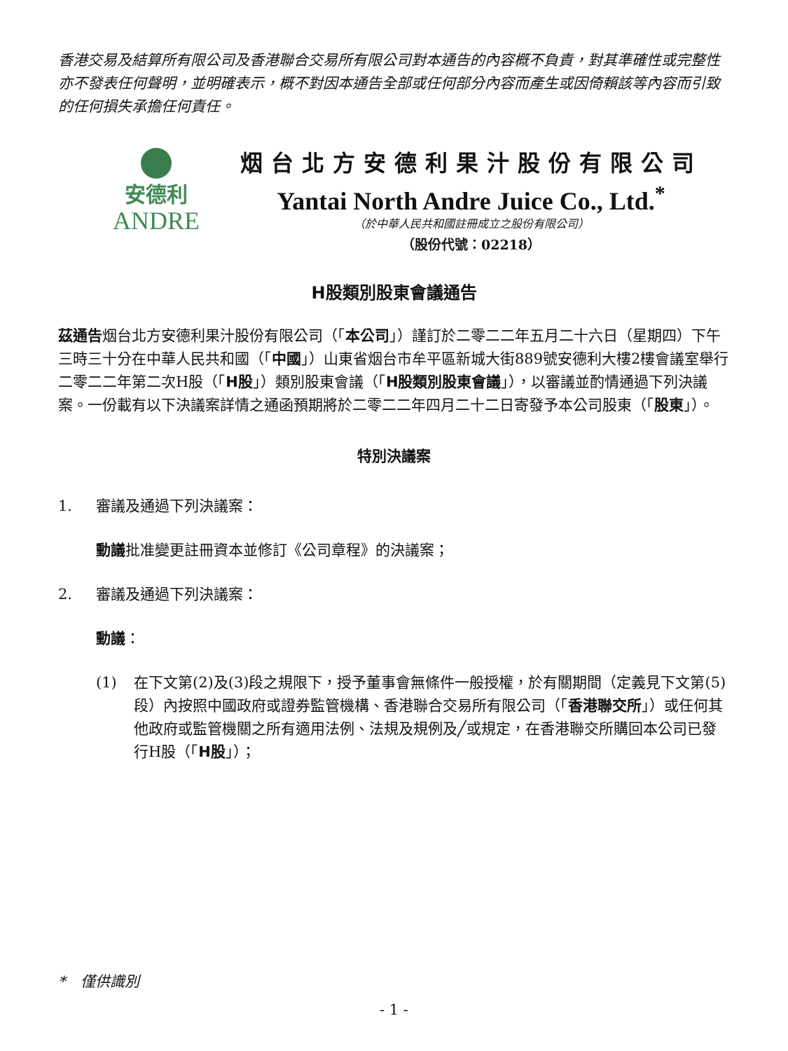香港交易及結算所有限公司及香港聯合交易所有限公司對本通告的內容概不負責，對其準確性或完整性亦不發表任何聲明，並明確表示，概不對因本通告全部或任何部分內容而產生或因倚賴該等內容而引致的任何損失承擔任何責任。
安德利
ANDRE
烟台北方安德利果汁股份有限公司
Yantai North Andre Juice Co., Ltd.<sup>*</sup>
（於中華人民共和國註冊成立之股份有限公司）
（股份代號：02218）
H股類別股東會議通告
茲通告烟台北方安德利果汁股份有限公司（「本公司」）謹訂於二零二二年五月二十六日（星期四）下午三時三十分在中華人民共和國（「中國」）山東省烟台市牟平區新城大街889號安德利大樓2樓會議室舉行二零二二年第二次H股（「H股」）類別股東會議（「H股類別股東會議」），以審議並酌情通過下列決議案。一份載有以下決議案詳情之通函預期將於二零二二年四月二十二日寄發予本公司股東（「股東」）。
特別決議案
1. 審議及通過下列決議案：
動議批准變更註冊資本並修訂《公司章程》的決議案；
2. 審議及通過下列決議案：
動議：
(1) 在下文第(2)及(3)段之規限下，授予董事會無條件一般授權，於有關期間（定義見下文第(5)段）內按照中國政府或證券監管機構、香港聯合交易所有限公司（「香港聯交所」）或任何其他政府或監管機關之所有適用法例、法規及規例及╱或規定，在香港聯交所購回本公司已發行H股（「H股」）；
*　僅供識別
- 1 -